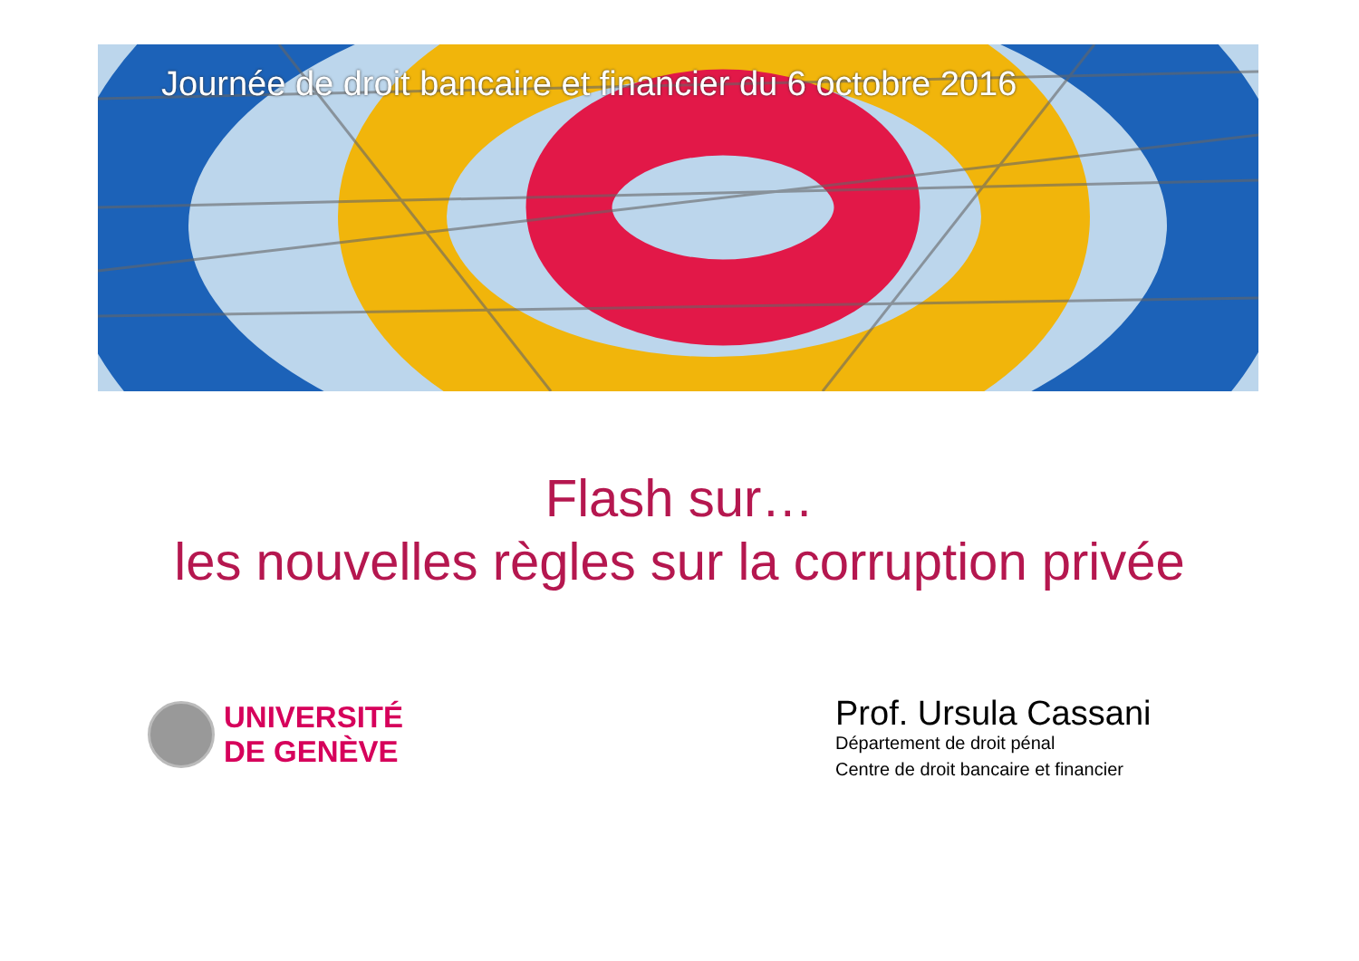Journée de droit bancaire et financier du 6 octobre 2016
Flash sur…
les nouvelles règles sur la corruption privée
UNIVERSITÉ
DE GENÈVE
Prof. Ursula Cassani
Département de droit pénal
Centre de droit bancaire et financier